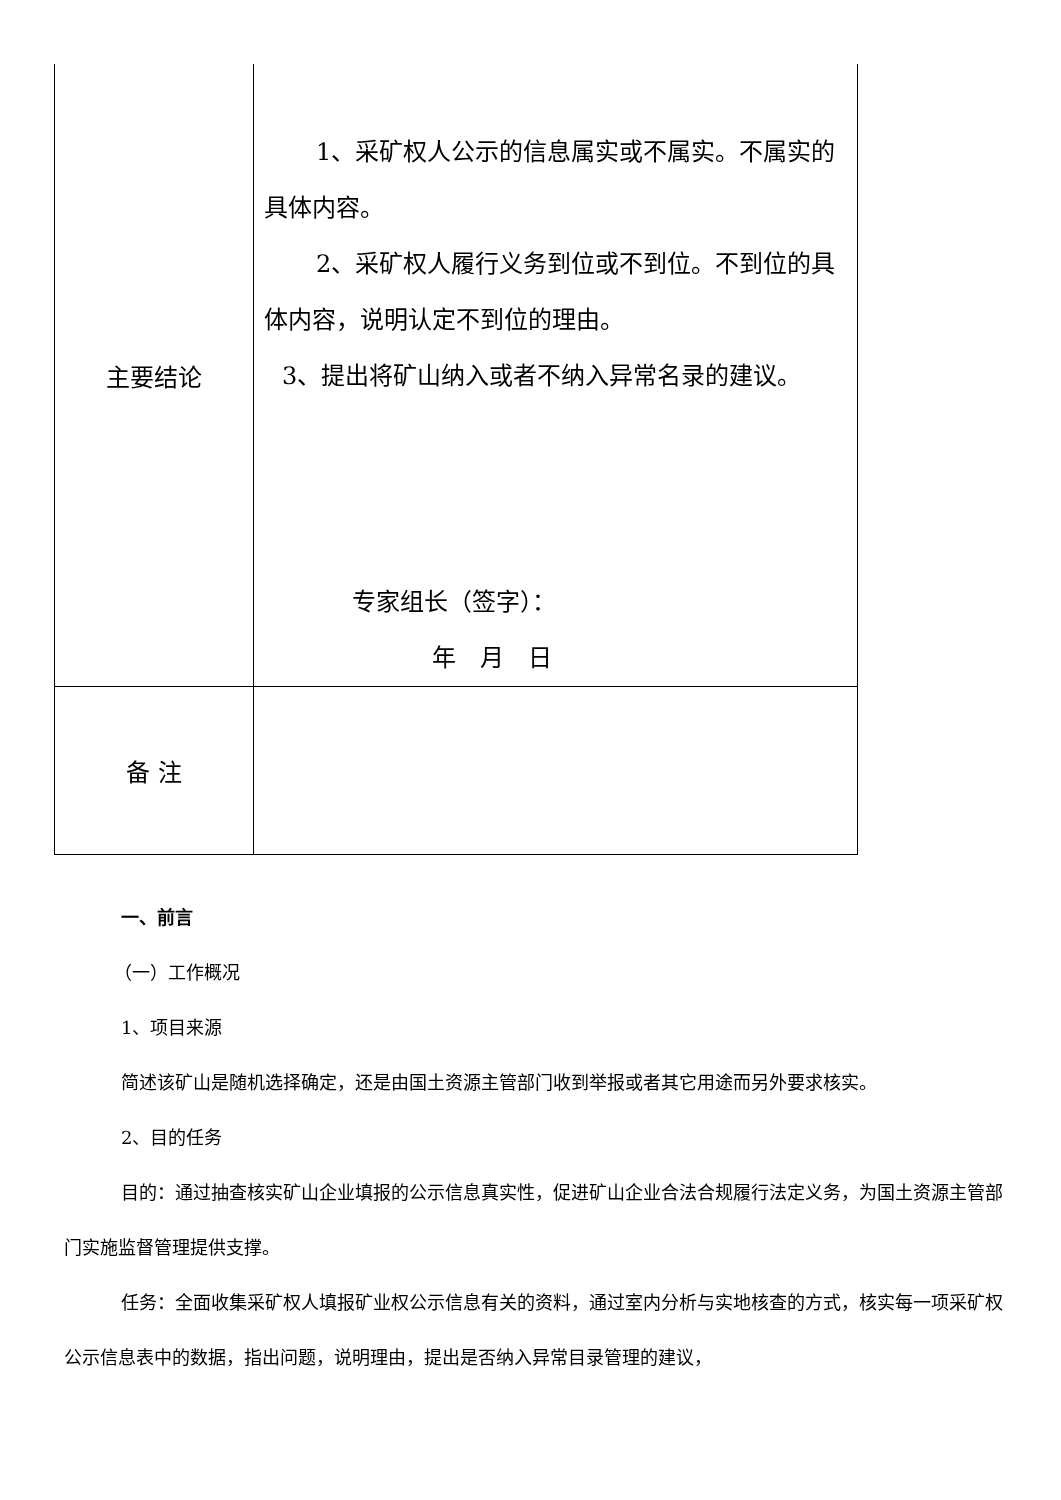| 主要结论 | 1、采矿权人公示的信息属实或不属实。不属实的具体内容。 2、采矿权人履行义务到位或不到位。不到位的具体内容，说明认定不到位的理由。 3、提出将矿山纳入或者不纳入异常名录的建议。 专家组长（签字）： 年 月 日 |
| 备 注 | |
一、前言
（一）工作概况
1、项目来源
简述该矿山是随机选择确定，还是由国土资源主管部门收到举报或者其它用途而另外要求核实。
2、目的任务
目的：通过抽查核实矿山企业填报的公示信息真实性，促进矿山企业合法合规履行法定义务，为国土资源主管部门实施监督管理提供支撑。
任务：全面收集采矿权人填报矿业权公示信息有关的资料，通过室内分析与实地核查的方式，核实每一项采矿权公示信息表中的数据，指出问题，说明理由，提出是否纳入异常目录管理的建议，